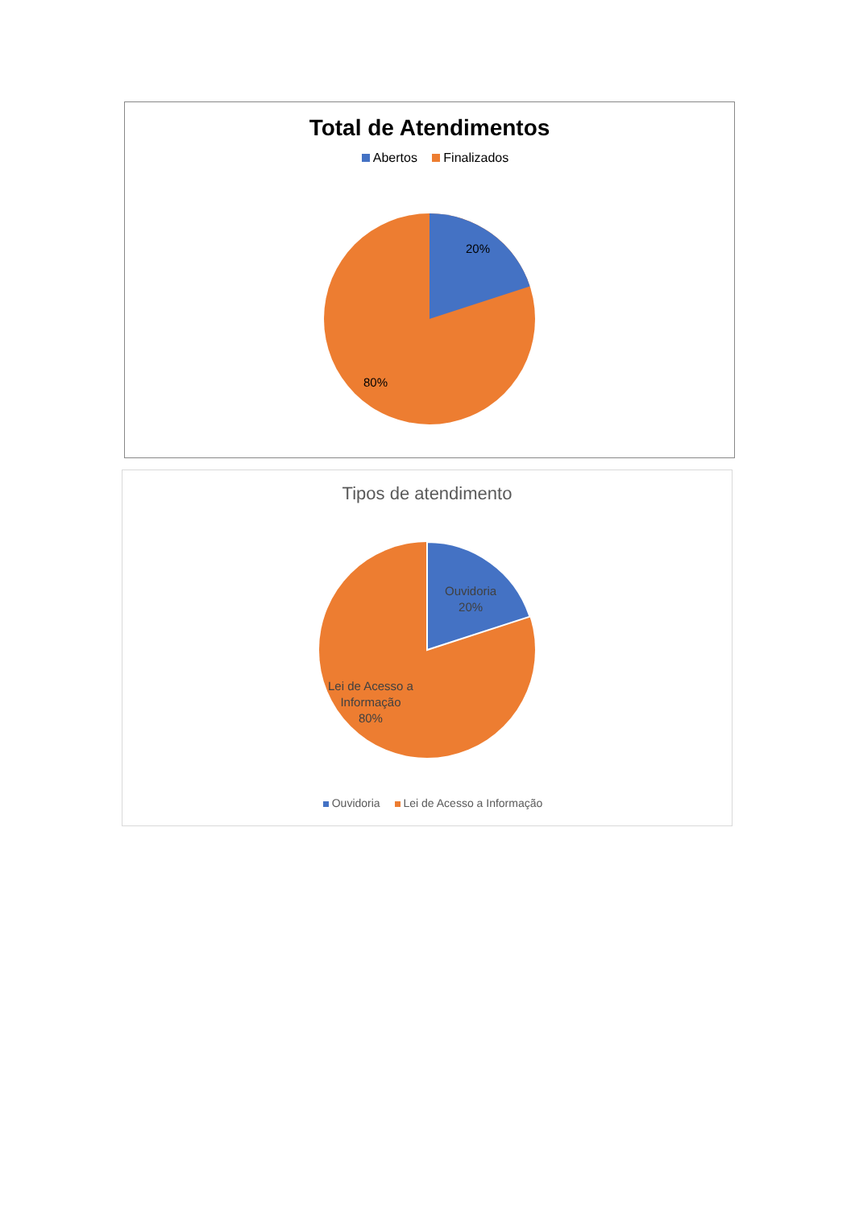Total de Atendimentos
Abertos Finalizados
20%
80%
Tipos de atendimento
Ouvidoria
20%
Lei de Acesso a
Informação
80%
Ouvidoria Lei de Acesso a Informação